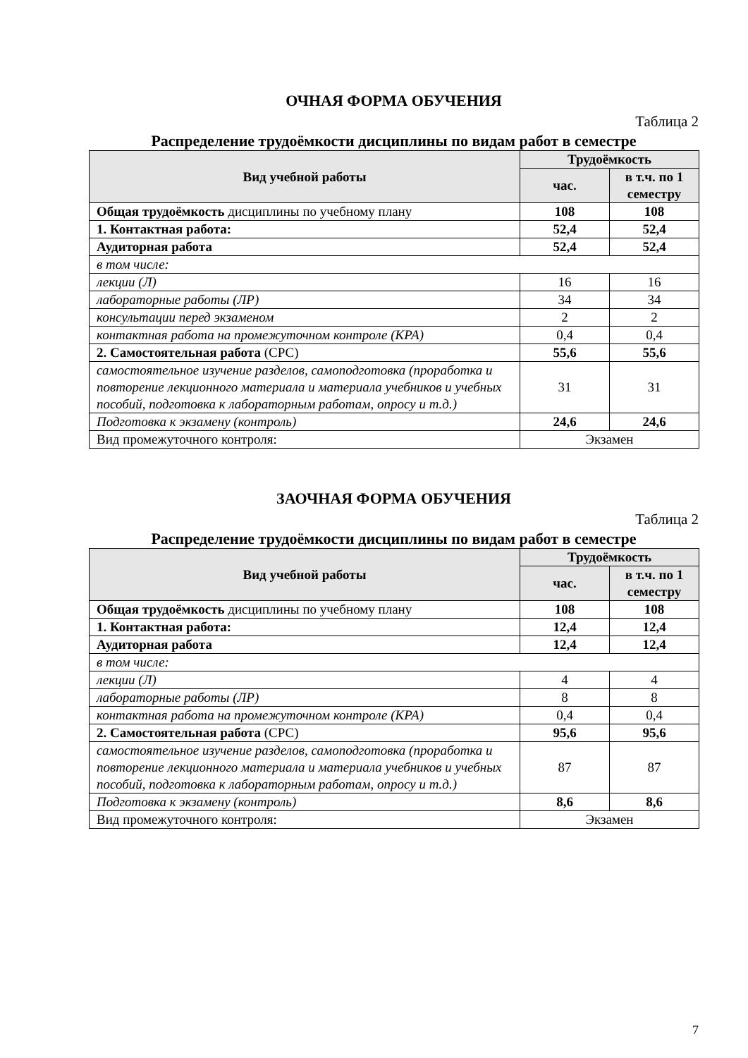ОЧНАЯ ФОРМА ОБУЧЕНИЯ
Таблица 2
Распределение трудоёмкости дисциплины по видам работ в семестре
| Вид учебной работы | Трудоёмкость | |
| --- | --- | --- |
| | час. | в т.ч. по 1 семестру |
| Общая трудоёмкость дисциплины по учебному плану | 108 | 108 |
| 1. Контактная работа: | 52,4 | 52,4 |
| Аудиторная работа | 52,4 | 52,4 |
| в том числе: | | |
| лекции (Л) | 16 | 16 |
| лабораторные работы (ЛР) | 34 | 34 |
| консультации перед экзаменом | 2 | 2 |
| контактная работа на промежуточном контроле (КРА) | 0,4 | 0,4 |
| 2. Самостоятельная работа (СРС) | 55,6 | 55,6 |
| самостоятельное изучение разделов, самоподготовка (проработка и повторение лекционного материала и материала учебников и учебных пособий, подготовка к лабораторным работам, опросу и т.д.) | 31 | 31 |
| Подготовка к экзамену (контроль) | 24,6 | 24,6 |
| Вид промежуточного контроля: | Экзамен | |
ЗАОЧНАЯ ФОРМА ОБУЧЕНИЯ
Таблица 2
Распределение трудоёмкости дисциплины по видам работ в семестре
| Вид учебной работы | Трудоёмкость | |
| --- | --- | --- |
| | час. | в т.ч. по 1 семестру |
| Общая трудоёмкость дисциплины по учебному плану | 108 | 108 |
| 1. Контактная работа: | 12,4 | 12,4 |
| Аудиторная работа | 12,4 | 12,4 |
| в том числе: | | |
| лекции (Л) | 4 | 4 |
| лабораторные работы (ЛР) | 8 | 8 |
| контактная работа на промежуточном контроле (КРА) | 0,4 | 0,4 |
| 2. Самостоятельная работа (СРС) | 95,6 | 95,6 |
| самостоятельное изучение разделов, самоподготовка (проработка и повторение лекционного материала и материала учебников и учебных пособий, подготовка к лабораторным работам, опросу и т.д.) | 87 | 87 |
| Подготовка к экзамену (контроль) | 8,6 | 8,6 |
| Вид промежуточного контроля: | Экзамен | |
7